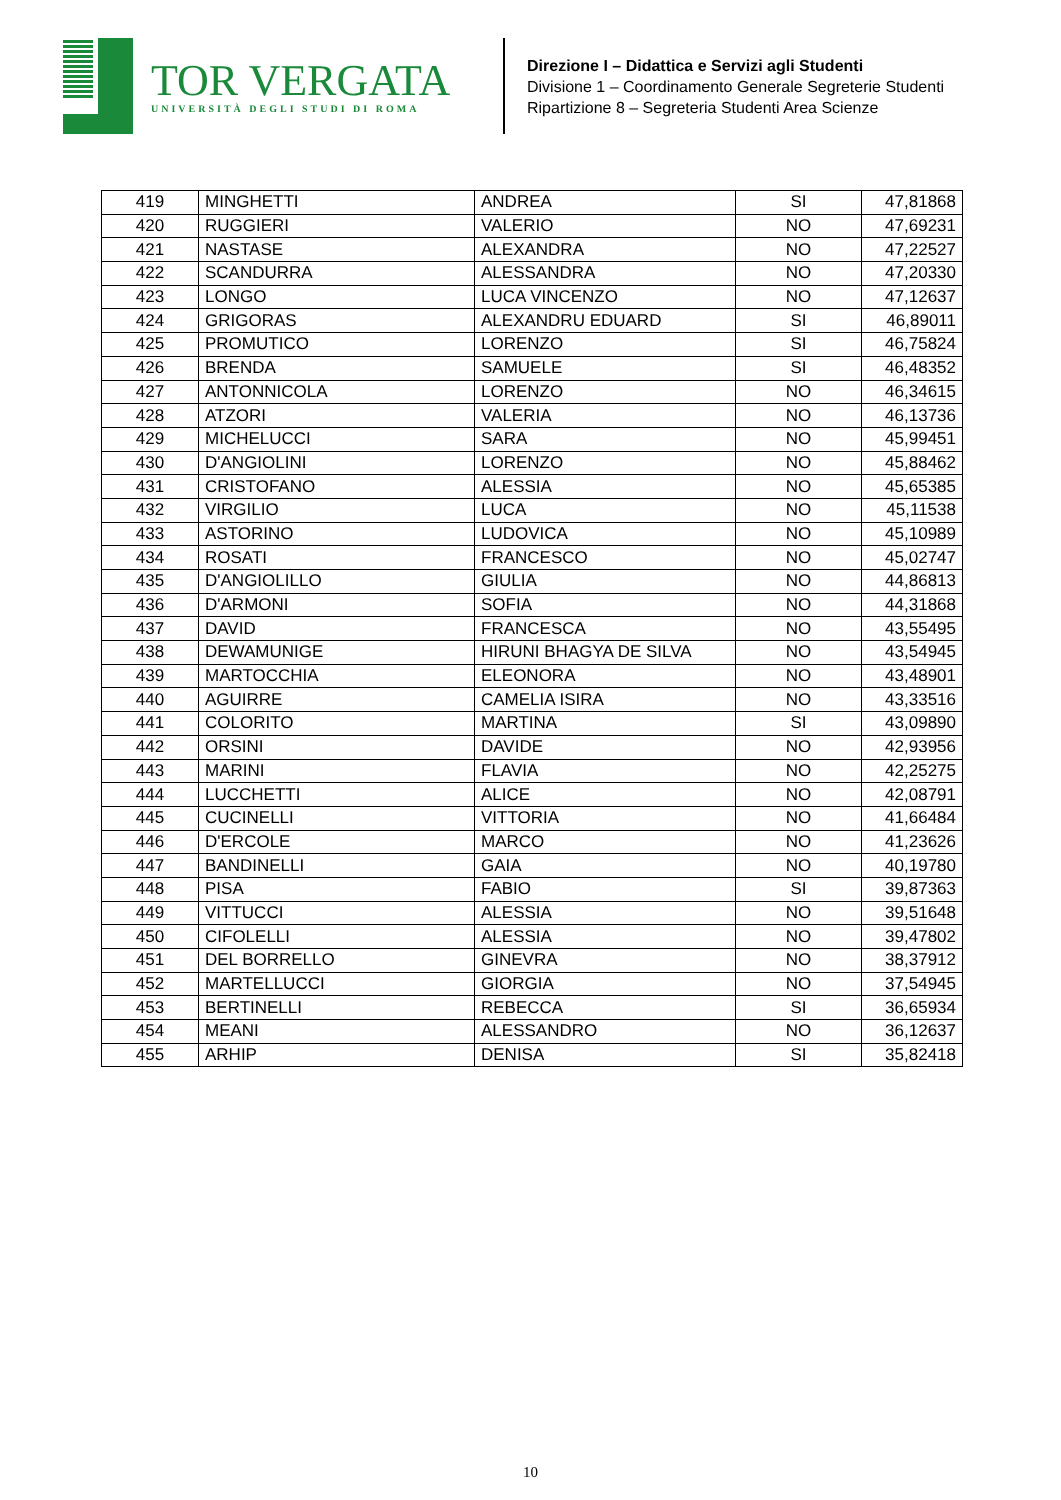TOR VERGATA
UNIVERSITÀ DEGLI STUDI DI ROMA
Direzione I – Didattica e Servizi agli Studenti
Divisione 1 – Coordinamento Generale Segreterie Studenti
Ripartizione 8 – Segreteria Studenti Area Scienze
| 419 | MINGHETTI | ANDREA | SI | 47,81868 |
| 420 | RUGGIERI | VALERIO | NO | 47,69231 |
| 421 | NASTASE | ALEXANDRA | NO | 47,22527 |
| 422 | SCANDURRA | ALESSANDRA | NO | 47,20330 |
| 423 | LONGO | LUCA VINCENZO | NO | 47,12637 |
| 424 | GRIGORAS | ALEXANDRU EDUARD | SI | 46,89011 |
| 425 | PROMUTICO | LORENZO | SI | 46,75824 |
| 426 | BRENDA | SAMUELE | SI | 46,48352 |
| 427 | ANTONNICOLA | LORENZO | NO | 46,34615 |
| 428 | ATZORI | VALERIA | NO | 46,13736 |
| 429 | MICHELUCCI | SARA | NO | 45,99451 |
| 430 | D'ANGIOLINI | LORENZO | NO | 45,88462 |
| 431 | CRISTOFANO | ALESSIA | NO | 45,65385 |
| 432 | VIRGILIO | LUCA | NO | 45,11538 |
| 433 | ASTORINO | LUDOVICA | NO | 45,10989 |
| 434 | ROSATI | FRANCESCO | NO | 45,02747 |
| 435 | D'ANGIOLILLO | GIULIA | NO | 44,86813 |
| 436 | D'ARMONI | SOFIA | NO | 44,31868 |
| 437 | DAVID | FRANCESCA | NO | 43,55495 |
| 438 | DEWAMUNIGE | HIRUNI BHAGYA DE SILVA | NO | 43,54945 |
| 439 | MARTOCCHIA | ELEONORA | NO | 43,48901 |
| 440 | AGUIRRE | CAMELIA ISIRA | NO | 43,33516 |
| 441 | COLORITO | MARTINA | SI | 43,09890 |
| 442 | ORSINI | DAVIDE | NO | 42,93956 |
| 443 | MARINI | FLAVIA | NO | 42,25275 |
| 444 | LUCCHETTI | ALICE | NO | 42,08791 |
| 445 | CUCINELLI | VITTORIA | NO | 41,66484 |
| 446 | D'ERCOLE | MARCO | NO | 41,23626 |
| 447 | BANDINELLI | GAIA | NO | 40,19780 |
| 448 | PISA | FABIO | SI | 39,87363 |
| 449 | VITTUCCI | ALESSIA | NO | 39,51648 |
| 450 | CIFOLELLI | ALESSIA | NO | 39,47802 |
| 451 | DEL BORRELLO | GINEVRA | NO | 38,37912 |
| 452 | MARTELLUCCI | GIORGIA | NO | 37,54945 |
| 453 | BERTINELLI | REBECCA | SI | 36,65934 |
| 454 | MEANI | ALESSANDRO | NO | 36,12637 |
| 455 | ARHIP | DENISA | SI | 35,82418 |
10